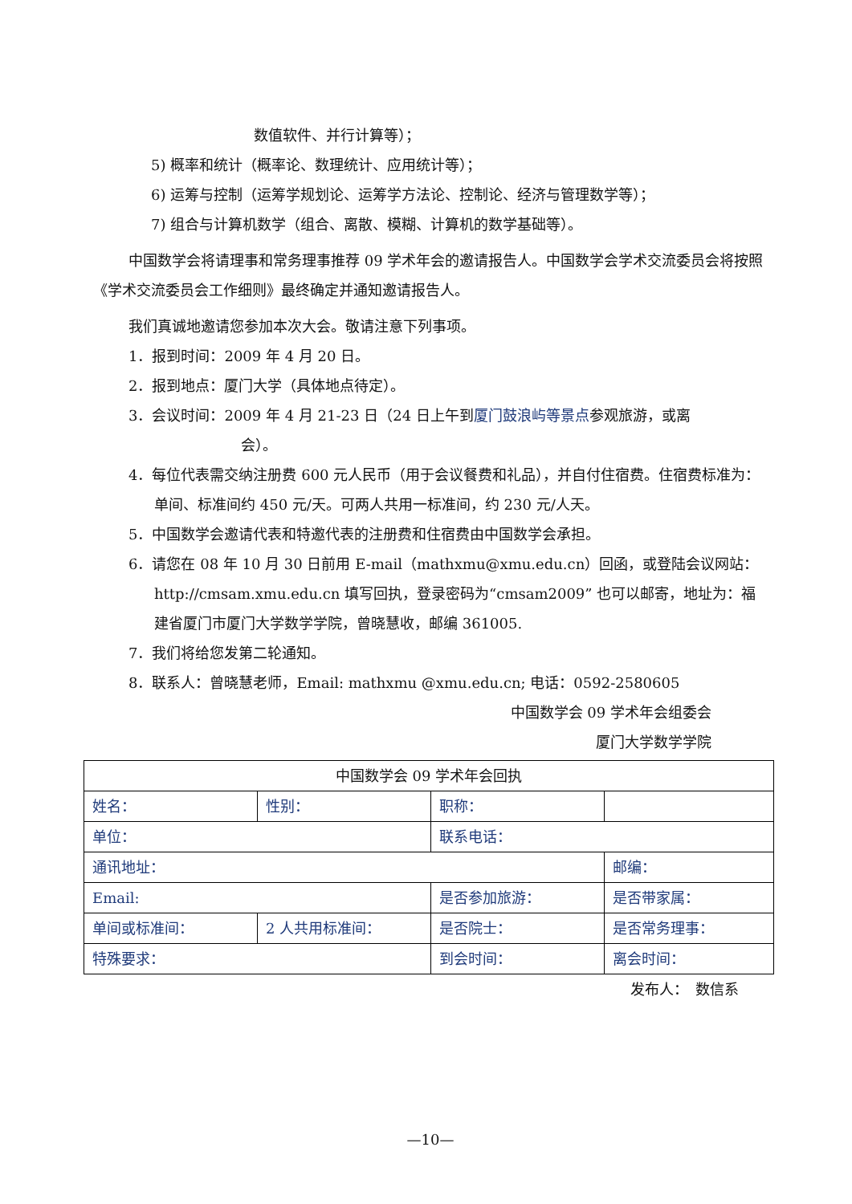数值软件、并行计算等）；
5) 概率和统计（概率论、数理统计、应用统计等）；
6) 运筹与控制（运筹学规划论、运筹学方法论、控制论、经济与管理数学等）；
7) 组合与计算机数学（组合、离散、模糊、计算机的数学基础等）。
中国数学会将请理事和常务理事推荐 09 学术年会的邀请报告人。中国数学会学术交流委员会将按照《学术交流委员会工作细则》最终确定并通知邀请报告人。
我们真诚地邀请您参加本次大会。敬请注意下列事项。
1．报到时间：2009 年 4 月 20 日。
2．报到地点：厦门大学（具体地点待定）。
3．会议时间：2009 年 4 月 21-23 日（24 日上午到厦门鼓浪屿等景点参观旅游，或离
会）。
4．每位代表需交纳注册费 600 元人民币（用于会议餐费和礼品），并自付住宿费。住宿费标准为：单间、标准间约 450 元/天。可两人共用一标准间，约 230 元/人天。
5．中国数学会邀请代表和特邀代表的注册费和住宿费由中国数学会承担。
6．请您在 08 年 10 月 30 日前用 E-mail（mathxmu@xmu.edu.cn）回函，或登陆会议网站：http://cmsam.xmu.edu.cn 填写回执，登录密码为“cmsam2009” 也可以邮寄，地址为：福建省厦门市厦门大学数学学院，曾晓慧收，邮编 361005.
7．我们将给您发第二轮通知。
8．联系人：曾晓慧老师，Email: mathxmu @xmu.edu.cn; 电话：0592-2580605
中国数学会 09 学术年会组委会
厦门大学数学学院
| 中国数学会 09 学术年会回执 | | | |
| 姓名： | 性别： | 职称： | |
| 单位： | | 联系电话： | |
| 通讯地址： | | | 邮编： |
| Email: | | 是否参加旅游： | 是否带家属： |
| 单间或标准间： | 2 人共用标准间： | 是否院士： | 是否常务理事： |
| 特殊要求： | | 到会时间： | 离会时间： |
发布人：　数信系
—10—